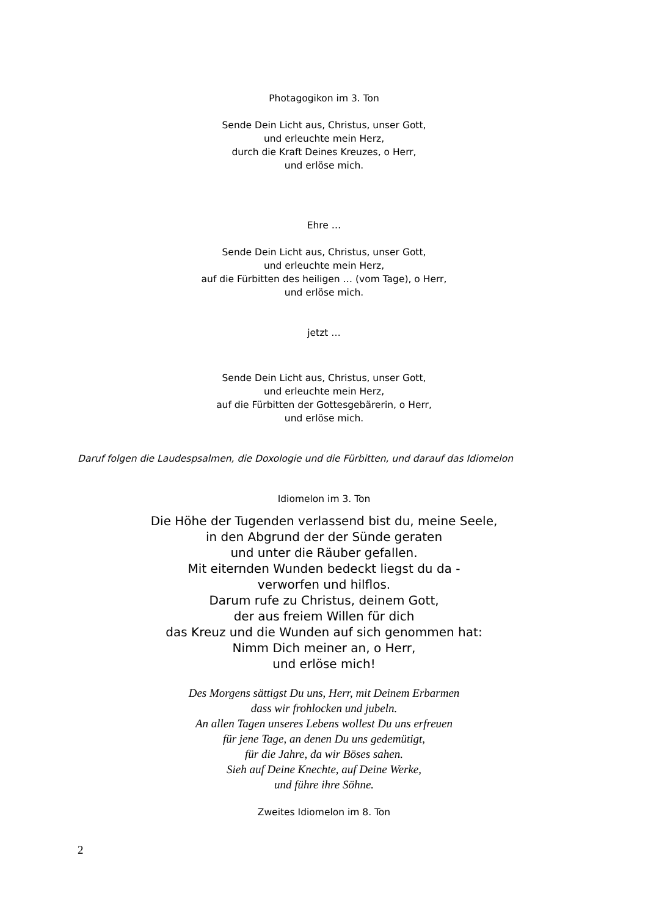Photagogikon im 3. Ton
Sende Dein Licht aus, Christus, unser Gott,
und erleuchte mein Herz,
durch die Kraft Deines Kreuzes, o Herr,
und erlöse mich.
Ehre …
Sende Dein Licht aus, Christus, unser Gott,
und erleuchte mein Herz,
auf die Fürbitten des heiligen … (vom Tage), o Herr,
und erlöse mich.
jetzt …
Sende Dein Licht aus, Christus, unser Gott,
und erleuchte mein Herz,
auf die Fürbitten der Gottesgebärerin, o Herr,
und erlöse mich.
Daruf folgen die Laudespsalmen, die Doxologie und die Fürbitten, und darauf das Idiomelon
Idiomelon im 3. Ton
Die Höhe der Tugenden verlassend bist du, meine Seele,
in den Abgrund der der Sünde geraten
und unter die Räuber gefallen.
Mit eiternden Wunden bedeckt liegst du da -
verworfen und hilflos.
Darum rufe zu Christus, deinem Gott,
der aus freiem Willen für dich
das Kreuz und die Wunden auf sich genommen hat:
Nimm Dich meiner an, o Herr,
und erlöse mich!
Des Morgens sättigst Du uns, Herr, mit Deinem Erbarmen
dass wir frohlocken und jubeln.
An allen Tagen unseres Lebens wollest Du uns erfreuen
für jene Tage, an denen Du uns gedemütigt,
für die Jahre, da wir Böses sahen.
Sieh auf Deine Knechte, auf Deine Werke,
und führe ihre Söhne.
Zweites Idiomelon im 8. Ton
2